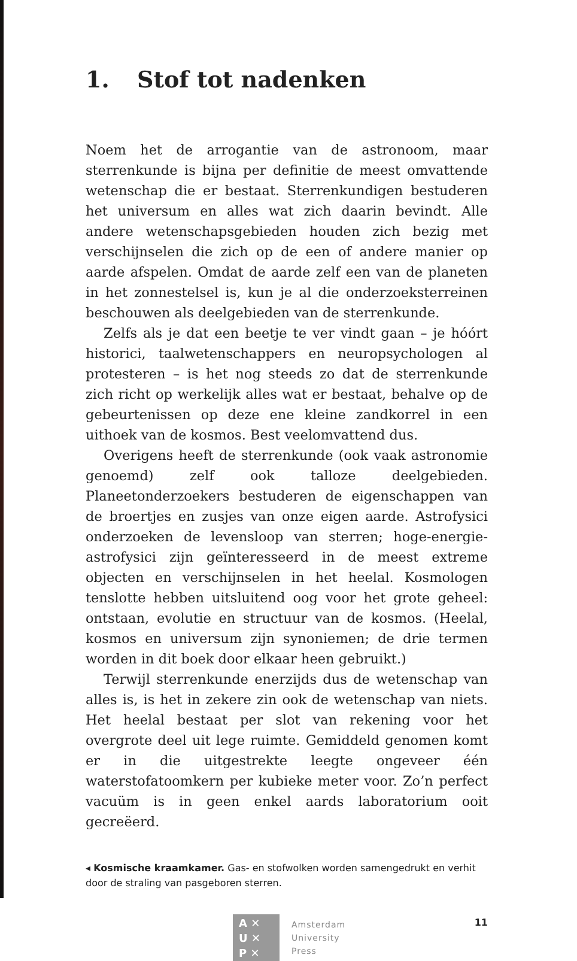1. Stof tot nadenken
Noem het de arrogantie van de astronoom, maar sterrenkunde is bijna per definitie de meest omvattende wetenschap die er bestaat. Sterrenkundigen bestuderen het universum en alles wat zich daarin bevindt. Alle andere wetenschapsgebieden houden zich bezig met verschijnselen die zich op de een of andere manier op aarde afspelen. Omdat de aarde zelf een van de planeten in het zonnestelsel is, kun je al die onderzoeksterreinen beschouwen als deelgebieden van de sterrenkunde.
Zelfs als je dat een beetje te ver vindt gaan – je hóórt historici, taalwetenschappers en neuropsychologen al protesteren – is het nog steeds zo dat de sterrenkunde zich richt op werkelijk alles wat er bestaat, behalve op de gebeurtenissen op deze ene kleine zandkorrel in een uithoek van de kosmos. Best veelomvattend dus.
Overigens heeft de sterrenkunde (ook vaak astronomie genoemd) zelf ook talloze deelgebieden. Planeetonderzoekers bestuderen de eigenschappen van de broertjes en zusjes van onze eigen aarde. Astrofysici onderzoeken de levensloop van sterren; hoge-energie-astrofysici zijn geïnteresseerd in de meest extreme objecten en verschijnselen in het heelal. Kosmologen tenslotte hebben uitsluitend oog voor het grote geheel: ontstaan, evolutie en structuur van de kosmos. (Heelal, kosmos en universum zijn synoniemen; de drie termen worden in dit boek door elkaar heen gebruikt.)
Terwijl sterrenkunde enerzijds dus de wetenschap van alles is, is het in zekere zin ook de wetenschap van niets. Het heelal bestaat per slot van rekening voor het overgrote deel uit lege ruimte. Gemiddeld genomen komt er in die uitgestrekte leegte ongeveer één waterstofatoomkern per kubieke meter voor. Zo’n perfect vacuüm is in geen enkel aards laboratorium ooit gecreëerd.
◂ Kosmische kraamkamer. Gas- en stofwolken worden samengedrukt en verhit door de straling van pasgeboren sterren.
A ✕
U ✕
P ✕
Amsterdam
University
Press
11